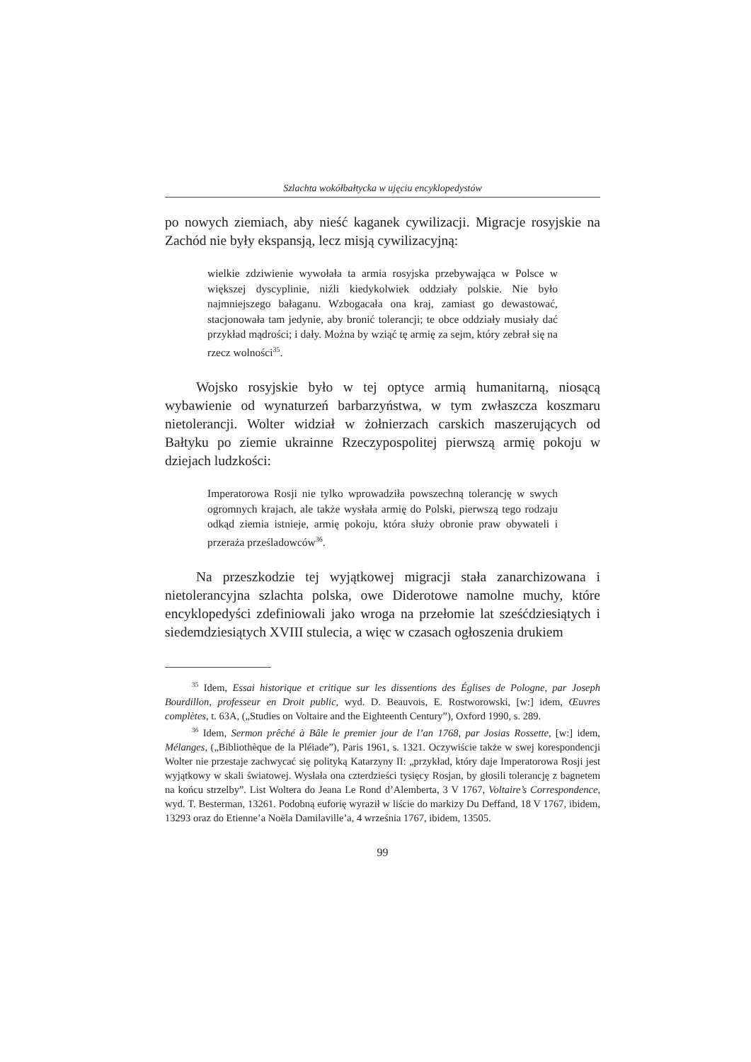Szlachta wokółbałtycka w ujęciu encyklopedystów
po nowych ziemiach, aby nieść kaganek cywilizacji. Migracje rosyjskie na Zachód nie były ekspansją, lecz misją cywilizacyjną:
wielkie zdziwienie wywołała ta armia rosyjska przebywająca w Polsce w większej dyscyplinie, niźli kiedykolwiek oddziały polskie. Nie było najmniejszego bałaganu. Wzbogacała ona kraj, zamiast go dewastować, stacjonowała tam jedynie, aby bronić tolerancji; te obce oddziały musiały dać przykład mądrości; i dały. Można by wziąć tę armię za sejm, który zebrał się na rzecz wolności<sup>35</sup>.
Wojsko rosyjskie było w tej optyce armią humanitarną, niosącą wybawienie od wynaturzeń barbarzyństwa, w tym zwłaszcza koszmaru nietolerancji. Wolter widział w żołnierzach carskich maszerujących od Bałtyku po ziemie ukrainne Rzeczypospolitej pierwszą armię pokoju w dziejach ludzkości:
Imperatorowa Rosji nie tylko wprowadziła powszechną tolerancję w swych ogromnych krajach, ale także wysłała armię do Polski, pierwszą tego rodzaju odkąd ziemia istnieje, armię pokoju, która służy obronie praw obywateli i przeraża prześladowców<sup>36</sup>.
Na przeszkodzie tej wyjątkowej migracji stała zanarchizowana i nietolerancyjna szlachta polska, owe Diderotowe namolne muchy, które encyklopedyści zdefiniowali jako wroga na przełomie lat sześćdziesiątych i siedemdziesiątych XVIII stulecia, a więc w czasach ogłoszenia drukiem
<sup>35</sup> Idem, Essai historique et critique sur les dissentions des Églises de Pologne, par Joseph Bourdillon, professeur en Droit public, wyd. D. Beauvois, E. Rostworowski, [w:] idem, Œuvres complètes, t. 63A, („Studies on Voltaire and the Eighteenth Century”), Oxford 1990, s. 289.
<sup>36</sup> Idem, Sermon prêché à Bâle le premier jour de l’an 1768, par Josias Rossette, [w:] idem, Mélanges, („Bibliothèque de la Pléiade”), Paris 1961, s. 1321. Oczywiście także w swej korespondencji Wolter nie przestaje zachwycać się polityką Katarzyny II: „przykład, który daje Imperatorowa Rosji jest wyjątkowy w skali światowej. Wysłała ona czterdzieści tysięcy Rosjan, by głosili tolerancję z bagnetem na końcu strzelby”. List Woltera do Jeana Le Rond d’Alemberta, 3 V 1767, Voltaire’s Correspondence, wyd. T. Besterman, 13261. Podobną euforię wyraził w liście do markizy Du Deffand, 18 V 1767, ibidem, 13293 oraz do Etienne’a Noëla Damilaville’a, 4 września 1767, ibidem, 13505.
99